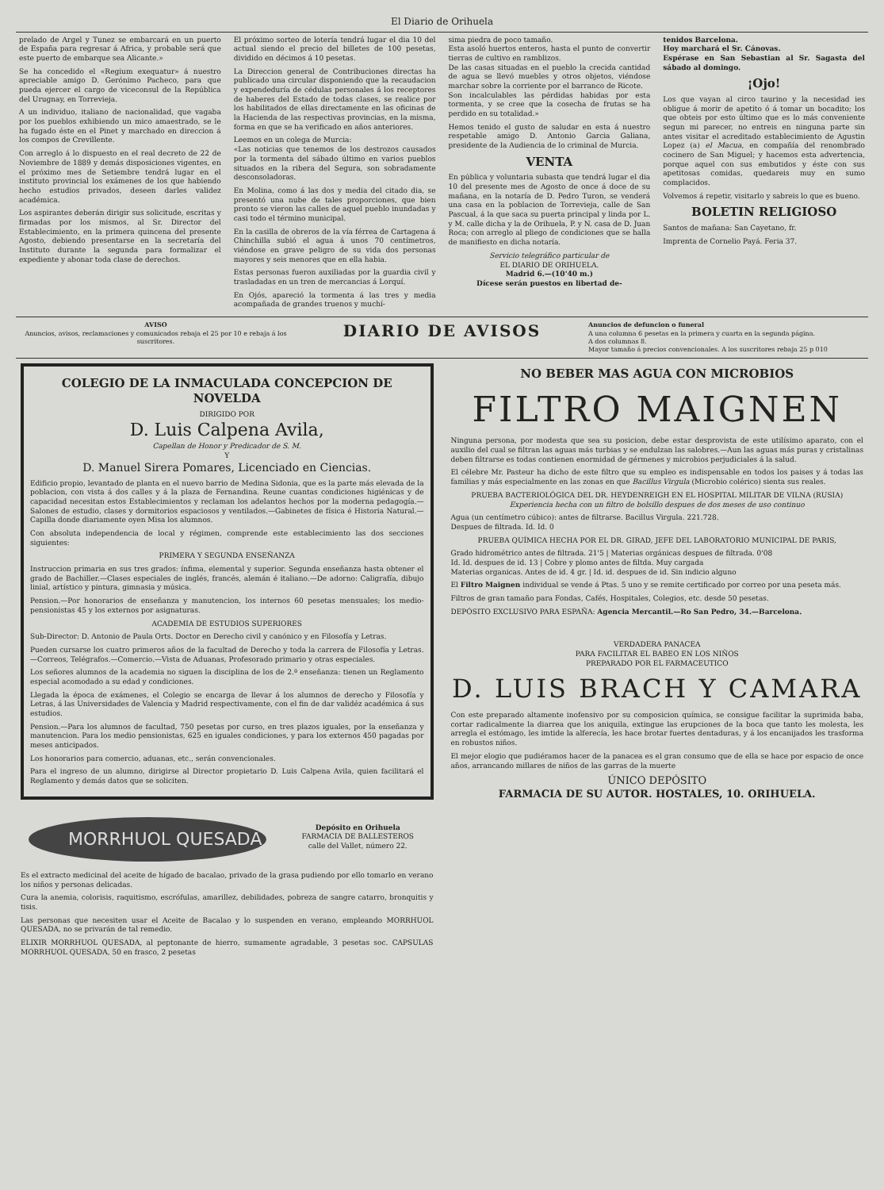El Diario de Orihuela
prelado de Argel y Tunez se embarcará en un puerto de España para regresar á Africa, y probable será que este puerto de embarque sea Alicante.»
Se ha concedido el «Regium exequatur» á nuestro apreciable amigo D. Gerónimo Pacheco, para que pueda ejercer el cargo de viceconsul de la República del Urugnay, en Torrevieja.
A un individuo, italiano de nacionalidad, que vagaba por los pueblos exhibiendo un mico amaestrado, se le ha fugado éste en el Pinet y marchado en direccion á los compos de Crevillente.
Con arreglo á lo dispuesto en el real decreto de 22 de Noviembre de 1889 y demás disposiciones vigentes, en el próximo mes de Setiembre tendrá lugar en el instituto provincial los exámenes de los que habiendo hecho estudios privados, deseen darles validez académica.
Los aspirantes deberán dirigir sus solicitude, escritas y firmadas por los mismos, al Sr. Director del Establecimiento, en la primera quincena del presente Agosto, debiendo presentarse en la secretaría del Instituto durante la segunda para formalizar el expediente y abonar toda clase de derechos.
El próximo sorteo de lotería tendrá lugar el dia 10 del actual siendo el precio del billetes de 100 pesetas, dividido en décimos á 10 pesetas.
La Direccion general de Contribuciones directas ha publicado una circular disponiendo que la recaudacion y expendeduría de cédulas personales á los receptores de haberes del Estado de todas clases, se realice por los habilitados de ellas directamente en las oficinas de la Hacienda de las respectivas provincias, en la misma, forma en que se ha verificado en años anteriores.
Leemos en un colega de Murcia:
«Las noticias que tenemos de los destrozos causados por la tormenta del sábado último en varios pueblos situados en la ribera del Segura, son sobradamente desconsoladoras.
En Molina, como á las dos y media del citado dia, se presentó una nube de tales proporciones, que bien pronto se vieron las calles de aquel pueblo inundadas y casi todo el término municipal.
En la casilla de obreros de la vía férrea de Cartagena á Chinchilla subió el agua á unos 70 centímetros, viéndose en grave peligro de su vida dos personas mayores y seis menores que en ella habia.
Estas personas fueron auxiliadas por la guardia civil y trasladadas en un tren de mercancias á Lorquí.
En Ojós, apareció la tormenta á las tres y media acompañada de grandes truenos y muchí-
sima piedra de poco tamaño.
Esta asoló huertos enteros, hasta el punto de convertir tierras de cultivo en ramblizos.
De las casas situadas en el pueblo la crecida cantidad de agua se llevó muebles y otros objetos, viéndose marchar sobre la corriente por el barranco de Ricote.
Son incalculables las pérdidas habidas por esta tormenta, y se cree que la cosecha de frutas se ha perdido en su totalidad.»
Hemos tenido el gusto de saludar en esta á nuestro respetable amigo D. Antonio Garcia Galiana, presidente de la Audiencia de lo criminal de Murcia.
VENTA
En pública y voluntaria subasta que tendrá lugar el dia 10 del presente mes de Agosto de once á doce de su mañana, en la notaría de D. Pedro Turon, se venderá una casa en la poblacion de Torrevieja, calle de San Pascual, á la que saca su puerta principal y linda por L. y M. calle dicha y la de Orihuela, P. y N. casa de D. Juan Roca; con arreglo al pliego de condiciones que se halla de manifiesto en dicha notaría.
Servicio telegráfico particular de
EL DIARIO DE ORIHUELA.
Madrid 6.—(10'40 m.)
Dícese serán puestos en libertad de-
tenidos Barcelona.
Hoy marchará el Sr. Cánovas.
Espérase en San Sebastian al Sr. Sagasta del sábado al domingo.
¡Ojo!
Los que vayan al circo taurino y la necesidad ies obligue á morir de apetito ó á tomar un bocadito; los que obteis por esto último que es lo más conveniente segun mi parecer, no entreis en ninguna parte sin antes visitar el acreditado establecimiento de Agustin Lopez (a) el Macua, en compañía del renombrado cocinero de San Miguel; y hacemos esta advertencia, porque aquel con sus embutidos y éste con sus apetitosas comidas, quedareis muy en sumo complacidos.
Volvemos á repetir, visitarlo y sabreis lo que es bueno.
BOLETIN RELIGIOSO
Santos de mañana: San Cayetano, fr.
Imprenta de Cornelio Payá. Feria 37.
AVISO
Anuncios, avisos, reclamaciones y comunicados rebaja el 25 por 10 e rebaja á los suscritores.
DIARIO DE AVISOS
Anuncios de defuncion o funeral
A una columna 6 pesetas en la primera y cuarta en la segunda página.
A dos columnas 8.
Mayor tamaño á precios convencionales. A los suscritores rebaja 25 p 010
COLEGIO DE LA INMACULADA CONCEPCION DE NOVELDA
DIRIGIDO POR
D. Luis Calpena Avila,
Capellan de Honor y Predicador de S. M.
Y
D. Manuel Sirera Pomares, Licenciado en Ciencias.
Edificio propio, levantado de planta en el nuevo barrio de Medina Sidonia, que es la parte más elevada de la poblacion, con vista á dos calles y á la plaza de Fernandina. Reune cuantas condiciones higiénicas y de capacidad necesitan estos Establecimientos y reclaman los adelantos hechos por la moderna pedagogía.—Salones de estudio, clases y dormitorios espaciosos y ventilados.—Gabinetes de física é Historia Natural.—Capilla donde diariamente oyen Misa los alumnos.
Con absoluta independencia de local y régimen, comprende este establecimiento las dos secciones siguientes:
PRIMERA Y SEGUNDA ENSEÑANZA
Instruccion primaria en sus tres grados: ínfima, elemental y superior. Segunda enseñanza hasta obtener el grado de Bachiller.—Clases especiales de inglés, francés, alemán é italiano.—De adorno: Caligrafía, dibujo linial, artístico y pintura, gimnasia y música.
Pension.—Por honorarios de enseñanza y manutencion, los internos 60 pesetas mensuales; los medio-pensionistas 45 y los externos por asignaturas.
ACADEMIA DE ESTUDIOS SUPERIORES
Sub-Director: D. Antonio de Paula Orts. Doctor en Derecho civil y canónico y en Filosofía y Letras.
Pueden cursarse los cuatro primeros años de la facultad de Derecho y toda la carrera de Filosofía y Letras.—Correos, Telégrafos.—Comercio.—Vista de Aduanas, Profesorado primario y otras especiales.
Los señores alumnos de la academia no siguen la disciplina de los de 2.ª enseñanza: tienen un Reglamento especial acomodado a su edad y condiciones.
Llegada la época de exámenes, el Colegio se encarga de llevar á los alumnos de derecho y Filosofía y Letras, á las Universidades de Valencia y Madrid respectivamente, con el fin de dar validéz académica á sus estudios.
Pension.—Para los alumnos de facultad, 750 pesetas por curso, en tres plazos iguales, por la enseñanza y manutencion. Para los medio pensionistas, 625 en iguales condiciones, y para los externos 450 pagadas por meses anticipados.
Los honorarios para comercio, aduanas, etc., serán convencionales.
Para el ingreso de un alumno, dirigirse al Director propietario D. Luis Calpena Avila, quien facilitará el Reglamento y demás datos que se soliciten.
MORRHUOL QUESADA
Depósito en Orihuela
FARMACIA DE BALLESTEROS
calle del Vallet, número 22.
Es el extracto medicinal del aceite de hígado de bacalao, privado de la grasa pudiendo por ello tomarlo en verano los niños y personas delicadas.
Cura la anemia, colorisis, raquitismo, escrófulas, amarillez, debilidades, pobreza de sangre catarro, bronquitis y tisis.
Las personas que necesiten usar el Aceite de Bacalao y lo suspenden en verano, empleando MORRHUOL QUESADA, no se privarán de tal remedio.
ELIXIR MORRHUOL QUESADA, al peptonante de hierro, sumamente agradable, 3 pesetas soc. CAPSULAS MORRHUOL QUESADA, 50 en frasco, 2 pesetas
NO BEBER MAS AGUA CON MICROBIOS
FILTRO MAIGNEN
Ninguna persona, por modesta que sea su posicion, debe estar desprovista de este utilísimo aparato, con el auxilio del cual se filtran las aguas más turbias y se endulzan las salobres.—Aun las aguas más puras y cristalinas deben filtrarse es todas contienen enormidad de gérmenes y microbios perjudiciales á la salud.
El célebre Mr. Pasteur ha dicho de este filtro que su empleo es indispensable en todos los paises y á todas las familias y más especialmente en las zonas en que Bacillus Virgula (Microbio colérico) sienta sus reales.
PRUEBA BACTERIOLÓGICA DEL DR. HEYDENREIGH EN EL HOSPITAL MILITAR DE VILNA (RUSIA)
Experiencia hecha con un filtro de bolsillo despues de dos meses de uso continuo
Agua (un centímetro cúbico): antes de filtrarse. Bacillus Virgula. 221.728.
Despues de filtrada. Id. Id. 0
PRUEBA QUÍMICA HECHA POR EL DR. GIRAD, JEFE DEL LABORATORIO MUNICIPAL DE PARIS,
Grado hidrométrico antes de filtrada. 21'5 | Materias orgánicas despues de filtrada. 0'08
Id. Id. despues de id. 13 | Cobre y plomo antes de filtda. Muy cargada
Materias organicas. Antes de id. 4 gr. | Id. id. despues de id. Sin indicio alguno
El Filtro Maignen individual se vende á Ptas. 5 uno y se remite certificado por correo por una peseta más.
Filtros de gran tamaño para Fondas, Cafés, Hospitales, Colegios, etc. desde 50 pesetas.
DEPÓSITO EXCLUSIVO PARA ESPAÑA: Agencia Mercantil.—Ro San Pedro, 34.—Barcelona.
VERDADERA PANACEA
PARA FACILITAR EL BABEO EN LOS NIÑOS
PREPARADO POR EL FARMACEUTICO
D. LUIS BRACH Y CAMARA
Con este preparado altamente inofensivo por su composicion química, se consigue facilitar la suprimida baba, cortar radicalmente la diarrea que los aniquila, extingue las erupciones de la boca que tanto les molesta, les arregla el estómago, les imtide la alferecía, les hace brotar fuertes dentaduras, y á los encanijados les trasforma en robustos niños.
El mejor elogio que pudiéramos hacer de la panacea es el gran consumo que de ella se hace por espacio de once años, arrancando millares de niños de las garras de la muerte
ÚNICO DEPÓSITO
FARMACIA DE SU AUTOR. HOSTALES, 10. ORIHUELA.